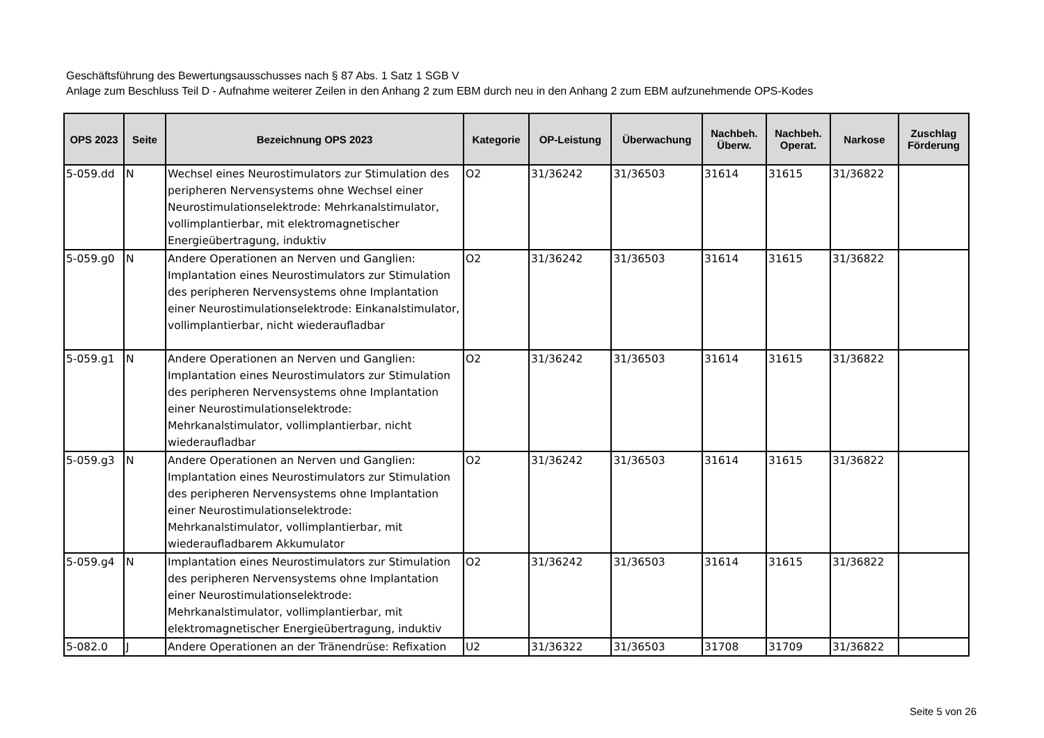Geschäftsführung des Bewertungsausschusses nach § 87 Abs. 1 Satz 1 SGB V
Anlage zum Beschluss Teil D - Aufnahme weiterer Zeilen in den Anhang 2 zum EBM durch neu in den Anhang 2 zum EBM aufzunehmende OPS-Kodes
| OPS 2023 | Seite | Bezeichnung OPS 2023 | Kategorie | OP-Leistung | Überwachung | Nachbeh. Überw. | Nachbeh. Operat. | Narkose | Zuschlag Förderung |
| --- | --- | --- | --- | --- | --- | --- | --- | --- | --- |
| 5-059.dd | N | Wechsel eines Neurostimulators zur Stimulation des peripheren Nervensystems ohne Wechsel einer Neurostimulationselektrode: Mehrkanalstimulator, vollimplantierbar, mit elektromagnetischer Energieübertragung, induktiv | O2 | 31/36242 | 31/36503 | 31614 | 31615 | 31/36822 | |
| 5-059.g0 | N | Andere Operationen an Nerven und Ganglien: Implantation eines Neurostimulators zur Stimulation des peripheren Nervensystems ohne Implantation einer Neurostimulationselektrode: Einkanalstimulator, vollimplantierbar, nicht wiederaufladbar | O2 | 31/36242 | 31/36503 | 31614 | 31615 | 31/36822 | |
| 5-059.g1 | N | Andere Operationen an Nerven und Ganglien: Implantation eines Neurostimulators zur Stimulation des peripheren Nervensystems ohne Implantation einer Neurostimulationselektrode: Mehrkanalstimulator, vollimplantierbar, nicht wiederaufladbar | O2 | 31/36242 | 31/36503 | 31614 | 31615 | 31/36822 | |
| 5-059.g3 | N | Andere Operationen an Nerven und Ganglien: Implantation eines Neurostimulators zur Stimulation des peripheren Nervensystems ohne Implantation einer Neurostimulationselektrode: Mehrkanalstimulator, vollimplantierbar, mit wiederaufladbarem Akkumulator | O2 | 31/36242 | 31/36503 | 31614 | 31615 | 31/36822 | |
| 5-059.g4 | N | Implantation eines Neurostimulators zur Stimulation des peripheren Nervensystems ohne Implantation einer Neurostimulationselektrode: Mehrkanalstimulator, vollimplantierbar, mit elektromagnetischer Energieübertragung, induktiv | O2 | 31/36242 | 31/36503 | 31614 | 31615 | 31/36822 | |
| 5-082.0 | J | Andere Operationen an der Tränendrüse: Refixation | U2 | 31/36322 | 31/36503 | 31708 | 31709 | 31/36822 | |
Seite 5 von 26